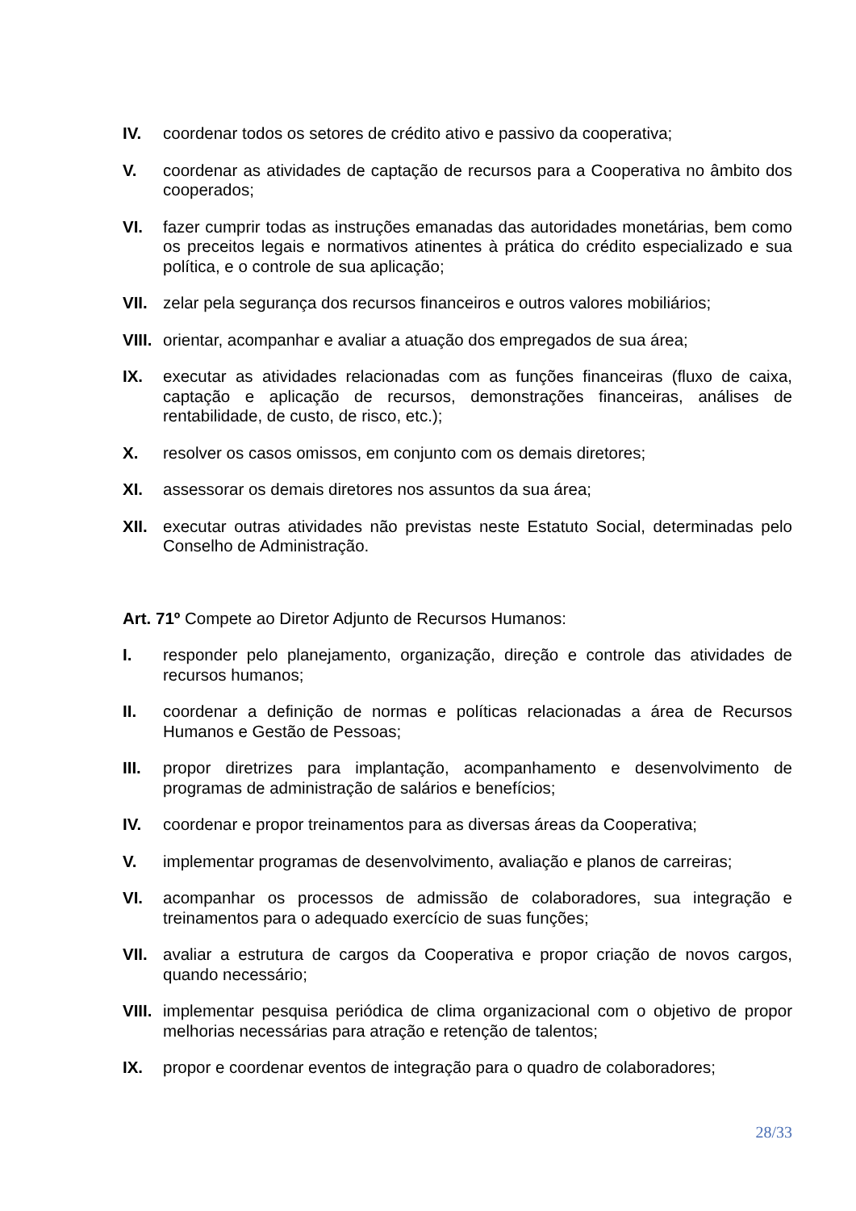IV. coordenar todos os setores de crédito ativo e passivo da cooperativa;
V. coordenar as atividades de captação de recursos para a Cooperativa no âmbito dos cooperados;
VI. fazer cumprir todas as instruções emanadas das autoridades monetárias, bem como os preceitos legais e normativos atinentes à prática do crédito especializado e sua política, e o controle de sua aplicação;
VII. zelar pela segurança dos recursos financeiros e outros valores mobiliários;
VIII.
orientar, acompanhar e avaliar a atuação dos empregados de sua área;
IX. executar as atividades relacionadas com as funções financeiras (fluxo de caixa, captação e aplicação de recursos, demonstrações financeiras, análises de rentabilidade, de custo, de risco, etc.);
X. resolver os casos omissos, em conjunto com os demais diretores;
XI. assessorar os demais diretores nos assuntos da sua área;
XII. executar outras atividades não previstas neste Estatuto Social, determinadas pelo Conselho de Administração.
Art. 71º Compete ao Diretor Adjunto de Recursos Humanos:
I. responder pelo planejamento, organização, direção e controle das atividades de recursos humanos;
II. coordenar a definição de normas e políticas relacionadas a área de Recursos Humanos e Gestão de Pessoas;
III. propor diretrizes para implantação, acompanhamento e desenvolvimento de programas de administração de salários e benefícios;
IV. coordenar e propor treinamentos para as diversas áreas da Cooperativa;
V. implementar programas de desenvolvimento, avaliação e planos de carreiras;
VI. acompanhar os processos de admissão de colaboradores, sua integração e treinamentos para o adequado exercício de suas funções;
VII. avaliar a estrutura de cargos da Cooperativa e propor criação de novos cargos, quando necessário;
VIII.
implementar pesquisa periódica de clima organizacional com o objetivo de propor melhorias necessárias para atração e retenção de talentos;
IX. propor e coordenar eventos de integração para o quadro de colaboradores;
28/33